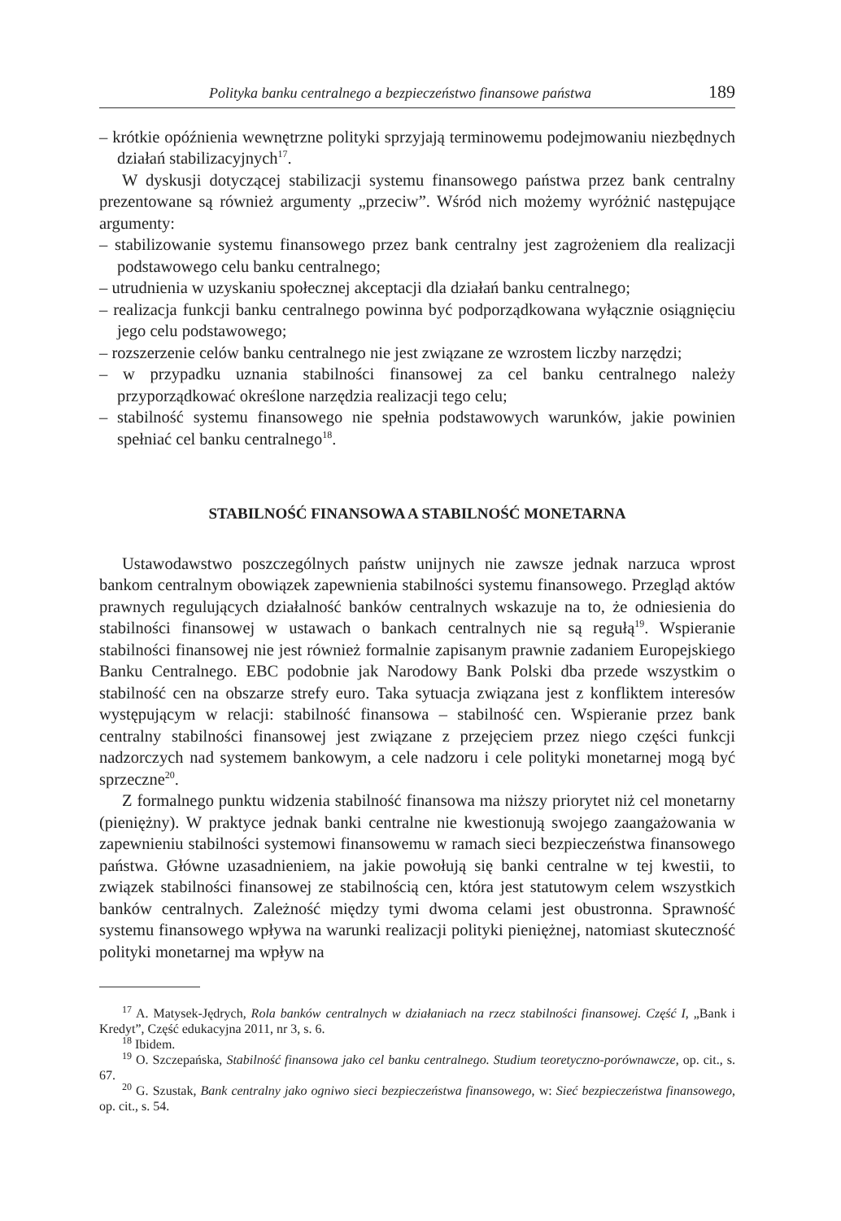Polityka banku centralnego a bezpieczeństwo finansowe państwa 189
– krótkie opóźnienia wewnętrzne polityki sprzyjają terminowemu podejmowaniu niezbędnych działań stabilizacyjnych<sup>17</sup>.
W dyskusji dotyczącej stabilizacji systemu finansowego państwa przez bank centralny prezentowane są również argumenty „przeciw”. Wśród nich możemy wyróżnić następujące argumenty:
– stabilizowanie systemu finansowego przez bank centralny jest zagrożeniem dla realizacji podstawowego celu banku centralnego;
– utrudnienia w uzyskaniu społecznej akceptacji dla działań banku centralnego;
– realizacja funkcji banku centralnego powinna być podporządkowana wyłącznie osiągnięciu jego celu podstawowego;
– rozszerzenie celów banku centralnego nie jest związane ze wzrostem liczby narzędzi;
– w przypadku uznania stabilności finansowej za cel banku centralnego należy przyporządkować określone narzędzia realizacji tego celu;
– stabilność systemu finansowego nie spełnia podstawowych warunków, jakie powinien spełniać cel banku centralnego<sup>18</sup>.
STABILNOŚĆ FINANSOWA A STABILNOŚĆ MONETARNA
Ustawodawstwo poszczególnych państw unijnych nie zawsze jednak narzuca wprost bankom centralnym obowiązek zapewnienia stabilności systemu finansowego. Przegląd aktów prawnych regulujących działalność banków centralnych wskazuje na to, że odniesienia do stabilności finansowej w ustawach o bankach centralnych nie są regułą<sup>19</sup>. Wspieranie stabilności finansowej nie jest również formalnie zapisanym prawnie zadaniem Europejskiego Banku Centralnego. EBC podobnie jak Narodowy Bank Polski dba przede wszystkim o stabilność cen na obszarze strefy euro. Taka sytuacja związana jest z konfliktem interesów występującym w relacji: stabilność finansowa – stabilność cen. Wspieranie przez bank centralny stabilności finansowej jest związane z przejęciem przez niego części funkcji nadzorczych nad systemem bankowym, a cele nadzoru i cele polityki monetarnej mogą być sprzeczne<sup>20</sup>.
Z formalnego punktu widzenia stabilność finansowa ma niższy priorytet niż cel monetarny (pieniężny). W praktyce jednak banki centralne nie kwestionują swojego zaangażowania w zapewnieniu stabilności systemowi finansowemu w ramach sieci bezpieczeństwa finansowego państwa. Główne uzasadnieniem, na jakie powołują się banki centralne w tej kwestii, to związek stabilności finansowej ze stabilnością cen, która jest statutowym celem wszystkich banków centralnych. Zależność między tymi dwoma celami jest obustronna. Sprawność systemu finansowego wpływa na warunki realizacji polityki pieniężnej, natomiast skuteczność polityki monetarnej ma wpływ na
<sup>17</sup> A. Matysek-Jędrych, Rola banków centralnych w działaniach na rzecz stabilności finansowej. Część I, „Bank i Kredyt”, Część edukacyjna 2011, nr 3, s. 6.
<sup>18</sup> Ibidem.
<sup>19</sup> O. Szczepańska, Stabilność finansowa jako cel banku centralnego. Studium teoretyczno-porównawcze, op. cit., s. 67.
<sup>20</sup> G. Szustak, Bank centralny jako ogniwo sieci bezpieczeństwa finansowego, w: Sieć bezpieczeństwa finansowego, op. cit., s. 54.